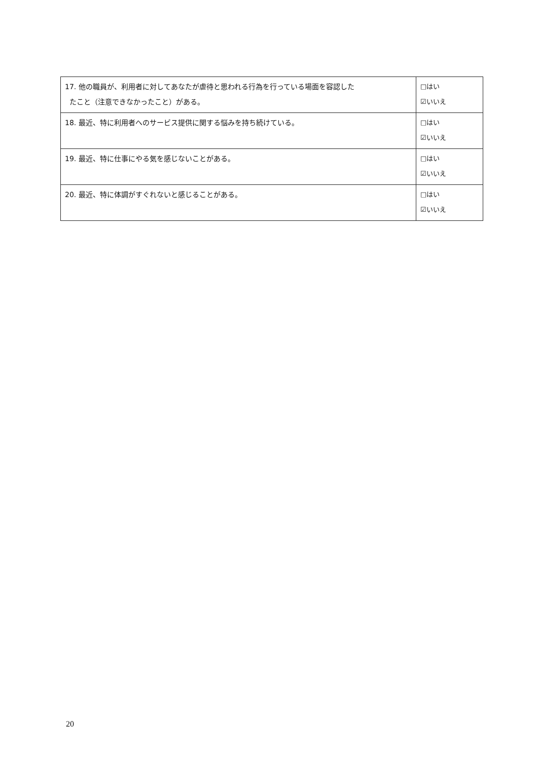| 17. 他の職員が、利用者に対してあなたが虐待と思われる行為を行っている場面を容認した たこと（注意できなかったこと）がある。 | □はい ☑いいえ |
| 18. 最近、特に利用者へのサービス提供に関する悩みを持ち続けている。 | □はい ☑いいえ |
| 19. 最近、特に仕事にやる気を感じないことがある。 | □はい ☑いいえ |
| 20. 最近、特に体調がすぐれないと感じることがある。 | □はい ☑いいえ |
20